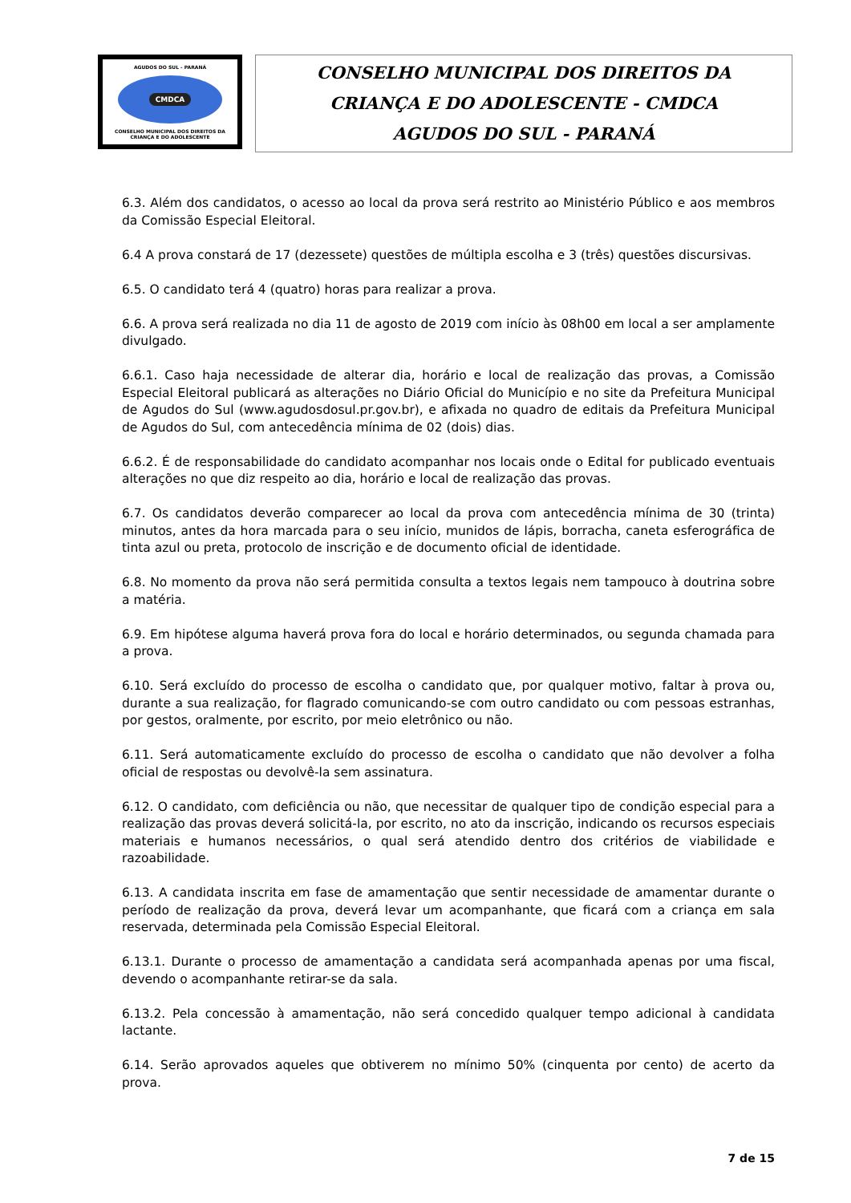AGUDOS DO SUL - PARANÁ
CMDCA
CONSELHO MUNICIPAL DOS DIREITOS DA CRIANÇA E DO ADOLESCENTE
CONSELHO MUNICIPAL DOS DIREITOS DA
CRIANÇA E DO ADOLESCENTE - CMDCA
AGUDOS DO SUL - PARANÁ
6.3. Além dos candidatos, o acesso ao local da prova será restrito ao Ministério Público e aos membros da Comissão Especial Eleitoral.
6.4 A prova constará de 17 (dezessete) questões de múltipla escolha e 3 (três) questões discursivas.
6.5. O candidato terá 4 (quatro) horas para realizar a prova.
6.6. A prova será realizada no dia 11 de agosto de 2019 com início às 08h00 em local a ser amplamente divulgado.
6.6.1. Caso haja necessidade de alterar dia, horário e local de realização das provas, a Comissão Especial Eleitoral publicará as alterações no Diário Oficial do Município e no site da Prefeitura Municipal de Agudos do Sul (www.agudosdosul.pr.gov.br), e afixada no quadro de editais da Prefeitura Municipal de Agudos do Sul, com antecedência mínima de 02 (dois) dias.
6.6.2. É de responsabilidade do candidato acompanhar nos locais onde o Edital for publicado eventuais alterações no que diz respeito ao dia, horário e local de realização das provas.
6.7. Os candidatos deverão comparecer ao local da prova com antecedência mínima de 30 (trinta) minutos, antes da hora marcada para o seu início, munidos de lápis, borracha, caneta esferográfica de tinta azul ou preta, protocolo de inscrição e de documento oficial de identidade.
6.8. No momento da prova não será permitida consulta a textos legais nem tampouco à doutrina sobre a matéria.
6.9. Em hipótese alguma haverá prova fora do local e horário determinados, ou segunda chamada para a prova.
6.10. Será excluído do processo de escolha o candidato que, por qualquer motivo, faltar à prova ou, durante a sua realização, for flagrado comunicando-se com outro candidato ou com pessoas estranhas, por gestos, oralmente, por escrito, por meio eletrônico ou não.
6.11. Será automaticamente excluído do processo de escolha o candidato que não devolver a folha oficial de respostas ou devolvê-la sem assinatura.
6.12. O candidato, com deficiência ou não, que necessitar de qualquer tipo de condição especial para a realização das provas deverá solicitá-la, por escrito, no ato da inscrição, indicando os recursos especiais materiais e humanos necessários, o qual será atendido dentro dos critérios de viabilidade e razoabilidade.
6.13. A candidata inscrita em fase de amamentação que sentir necessidade de amamentar durante o período de realização da prova, deverá levar um acompanhante, que ficará com a criança em sala reservada, determinada pela Comissão Especial Eleitoral.
6.13.1. Durante o processo de amamentação a candidata será acompanhada apenas por uma fiscal, devendo o acompanhante retirar-se da sala.
6.13.2. Pela concessão à amamentação, não será concedido qualquer tempo adicional à candidata lactante.
6.14. Serão aprovados aqueles que obtiverem no mínimo 50% (cinquenta por cento) de acerto da prova.
7 de 15